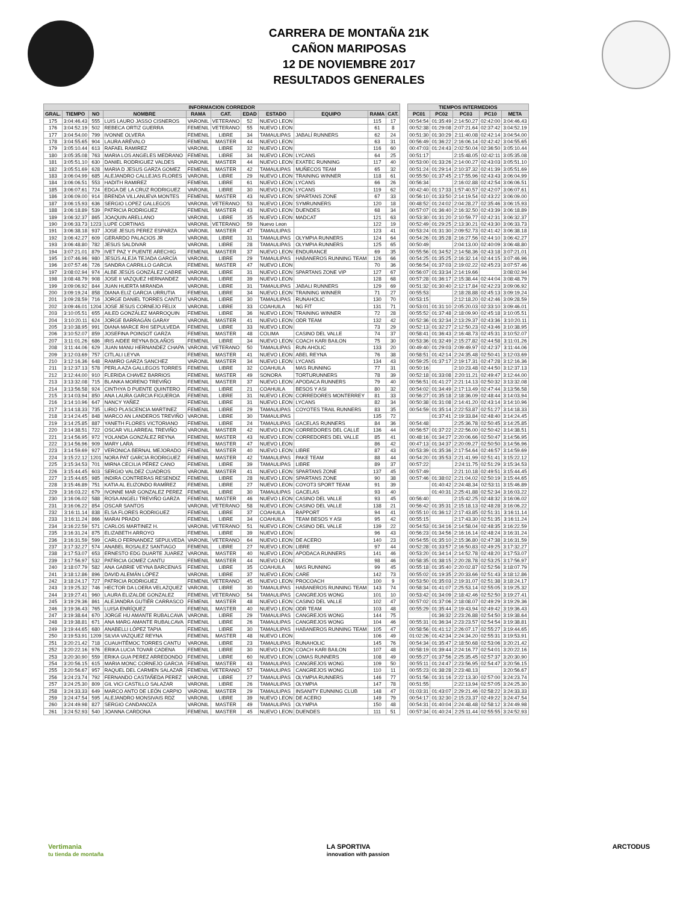CARRERA DE MONTAÑA 21K
CAÑON MARIPOSAS
12 DE NOVIEMBRE 2017
RESULTADOS GENERALES
| INFORMACION CORREDOR | | | | | | | | | | | | TIEMPOS INTERMEDIOS | | | | |
| --- | --- | --- | --- | --- | --- | --- | --- | --- | --- | --- | --- | --- | --- | --- | --- | --- |
| GRAL. | TIEMPO | NO | NOMBRE | RAMA | CAT. | EDAD | ESTADO | EQUIPO | RAMA | CAT. | | PC01 | PC02 | PC03 | PC10 | META |
| 175 | 3:04:46.43 | 555 | LUIS LAURO JASSO CISNEROS | VARONIL | VETERANO | 52 | NUEVO LEON | | 115 | 17 | | 00:54:54 | 01:35:49 | 2:14:50.27 | 02:42:00 | 3:04:46.43 |
| 176 | 3:04:52.19 | 502 | REBECA ORTIZ GUERRA | FEMENIL | VETERANO | 55 | NUEVO LEON | | 61 | 8 | | 00:52:38 | 01:29:08 | 2:07:21.64 | 02:37:42 | 3:04:52.19 |
| 177 | 3:04:54.00 | 799 | IVONNE OLVERA | FEMENIL | LIBRE | 34 | TAMAULIPAS | JABALÍ RUNNERS | 62 | 24 | | 00:51:30 | 01:30:29 | 2:11:40.08 | 02:42:14 | 3:04:54.00 |
| 178 | 3:04:55.65 | 904 | LAURA ARÉVALO | FEMENIL | MASTER | 44 | NUEVO LEON | | 63 | 31 | | 00:56:49 | 01:36:22 | 2:16:06.14 | 02:42:42 | 3:04:55.65 |
| 179 | 3:05:10.44 | 613 | RAFAEL RAMIREZ | VARONIL | LIBRE | 32 | NUEVO LEON | | 116 | 60 | | 00:47:03 | 01:24:43 | 2:02:50.04 | 02:36:50 | 3:05:10.44 |
| 180 | 3:05:35.08 | 763 | MARIA LOS ANGELES MEDRANO | FEMENIL | LIBRE | 34 | NUEVO LEON | LYCANS | 64 | 25 | | 00:51:17 | | 2:15:48.05 | 02:42:11 | 3:05:35.08 |
| 181 | 3:05:51.10 | 630 | DANIEL RODRIGUEZ VALDES | VARONIL | MASTER | 44 | NUEVO LEON | EXATEC RUNNING | 117 | 40 | | 00:53:00 | 01:33:26 | 2:14:00.27 | 02:43:03 | 3:05:51.10 |
| 182 | 3:05:51.69 | 628 | MARIA D JESUS GARZA GOMEZ | FEMENIL | MASTER | 42 | TAMAULIPAS | MUÑECOS TEAM | 65 | 32 | | 00:51:24 | 01:29:14 | 2:10:37.32 | 02:41:39 | 3:05:51.69 |
| 183 | 3:06:04.99 | 685 | ALEJANDRO CALLEJAS FLORES | VARONIL | LIBRE | 29 | NUEVO LEON | TRAINING WINNER | 118 | 61 | | 00:55:50 | 01:37:45 | 2:17:55.96 | 02:43:43 | 3:06:04.99 |
| 184 | 3:06:06.51 | 553 | HADITH RAMIREZ | FEMENIL | LIBRE | 61 | NUEVO LEON | LYCANS | 66 | 26 | | 00:56:34 | | 2:16:02.88 | 02:42:54 | 3:06:06.51 |
| 185 | 3:06:07.61 | 724 | EDGA DE LA CRUZ RODRIGUEZ | VARONIL | LIBRE | 30 | NUEVO LEON | LYCANS | 119 | 62 | | 00:42:40 | 01:17:33 | 1:57:40.57 | 02:42:07 | 3:06:07.61 |
| 186 | 3:06:09.00 | 914 | BRENDA VILLANUEVA MONTES | FEMENIL | MASTER | 43 | NUEVO LEON | SPARTANS ZONE | 67 | 33 | | 00:56:10 | 01:33:50 | 2:14:19.54 | 02:43:22 | 3:06:09.00 |
| 187 | 3:06:15.93 | 636 | SERGIO LOPEZ GALLEGOS | VARONIL | VETERANO | 53 | NUEVO LEON | SYMRUNNERS | 120 | 18 | | 00:48:52 | 01:24:02 | 2:04:28.27 | 02:35:46 | 3:06:15.93 |
| 188 | 3:06:18.89 | 539 | PATRICIA RODRIGUEZ | FEMENIL | MASTER | 43 | NUEVO LEON | DUENDES | 68 | 34 | | 00:57:07 | 01:36:40 | 2:16:32.50 | 02:43:39 | 3:06:18.89 |
| 189 | 3:06:32.37 | 865 | JOAQUIN ARELLANO | VARONIL | LIBRE | 35 | NUEVO LEON | MADCAT | 121 | 63 | | 00:53:30 | 01:31:20 | 2:10:59.77 | 02:42:31 | 3:06:32.37 |
| 190 | 3:06:33.73 | 1223 | LUPE CORTINAS | VARONIL | VETERANO | 59 | Nuevo Leon | | 122 | 19 | | 00:52:49 | 01:29:25 | 2:13:30.21 | 02:43:30 | 3:06:33.73 |
| 191 | 3:06:38.18 | 937 | JOSE JESUS PEREZ ESPARZA | VARONIL | MASTER | 47 | TAMAULIPAS | | 123 | 41 | | 00:53:24 | 01:31:30 | 2:09:52.73 | 02:41:42 | 3:06:38.18 |
| 192 | 3:06:42.27 | 609 | GERARDO PALACIOS JR | VARONIL | LIBRE | 31 | TAMAULIPAS | OLYMPIA RUNNERS | 124 | 64 | | 00:54:26 | 01:35:28 | 2:16:27.56 | 02:44:10 | 3:06:42.27 |
| 193 | 3:06:48.80 | 782 | JESUS SALDIVAR | VARONIL | LIBRE | 28 | TAMAULIPAS | OLYMPIA RUNNERS | 125 | 65 | | 00:50:49 | | 2:04:13.00 | 02:40:09 | 3:06:48.80 |
| 194 | 3:07:21.01 | 879 | IVET PAZ Y PUENTE ARECHIG | FEMENIL | MASTER | 37 | NUEVO LEON | ENDURANCE | 69 | 35 | | 00:55:56 | 01:34:52 | 2:14:58.36 | 02:43:18 | 3:07:21.01 |
| 195 | 3:07:46.96 | 980 | JESÚS ALEJA TEJADA GARCÍA | VARONIL | LIBRE | 29 | TAMAULIPAS | HABANEROS RUNNING TEAM | 126 | 66 | | 00:54:25 | 01:35:25 | 2:16:32.14 | 02:44:15 | 3:07:46.96 |
| 196 | 3:07:57.46 | 726 | SANDRA CARRILLO GARCIA | FEMENIL | MASTER | 47 | NUEVO LEON | | 70 | 36 | | 00:56:54 | 01:37:03 | 2:19:02.22 | 02:45:23 | 3:07:57.46 |
| 197 | 3:08:02.94 | 974 | ALBE JESÚS GONZÁLEZ CABRE | VARONIL | LIBRE | 31 | NUEVO LEON | SPARTANS ZONE VIP | 127 | 67 | | 00:56:07 | 01:33:34 | 2:14:19.66 | | 3:08:02.94 |
| 198 | 3:08:48.79 | 908 | JOSE II VAZQUEZ HERNANDEZ | VARONIL | LIBRE | 39 | NUEVO LEON | | 128 | 68 | | 00:57:28 | 01:36:17 | 2:15:38.44 | 02:44:04 | 3:08:48.79 |
| 199 | 3:09:06.92 | 844 | JUAN HUERTA MIRANDA | VARONIL | LIBRE | 31 | TAMAULIPAS | JABALI RUNNERS | 129 | 69 | | 00:51:32 | 01:30:40 | 2:12:17.84 | 02:42:23 | 3:09:06.92 |
| 200 | 3:09:19.24 | 858 | DIANA ELIZ GARCIA URRUTIA | FEMENIL | LIBRE | 34 | NUEVO LEON | TRAINING WINNER | 71 | 27 | | 00:55:53 | | 2:18:28.88 | 02:45:13 | 3:09:19.24 |
| 201 | 3:09:28.59 | 716 | JORGE DANIEL TORRES CANTU | VARONIL | LIBRE | 30 | TAMAULIPAS | RUNAHOLIC | 130 | 70 | | 00:53:15 | | 2:12:18.20 | 02:42:46 | 3:09:28.59 |
| 202 | 3:09:46.01 | 1204 | JOSE JESUS CORNEJO FELIX | VARONIL | LIBRE | 33 | COAHUILA | NG FIT | 131 | 71 | | 00:53:01 | 01:31:10 | 2:05:20.03 | 02:33:10 | 3:09:46.01 |
| 203 | 3:10:05.51 | 655 | AILED GONZÁLEZ MARROQUIN | FEMENIL | LIBRE | 36 | NUEVO LEON | TRAINING WINNER | 72 | 28 | | 00:55:52 | 01:37:48 | 2:18:09.90 | 02:45:18 | 3:10:05.51 |
| 204 | 3:10:20.11 | 624 | JORGE BARRAGÁN GARAY | VARONIL | MASTER | 41 | NUEVO LEON | ODR TEAM | 132 | 42 | | 00:52:36 | 01:32:34 | 2:13:29.37 | 02:43:36 | 3:10:20.11 |
| 205 | 3:10:38.95 | 991 | DIANA MARCE RHI SEPULVEDA | FEMENIL | LIBRE | 33 | NUEVO LEON | | 73 | 29 | | 00:52:13 | 01:32:27 | 2:12:50.23 | 02:43:46 | 3:10:38.95 |
| 206 | 3:10:52.07 | 859 | JOSEFINA POINSOT GARZA | FEMENIL | MASTER | 48 | COLIMA | CASINO DEL VALLE | 74 | 37 | | 00:58:41 | 01:36:43 | 2:16:48.73 | 02:45:31 | 3:10:52.07 |
| 207 | 3:11:01.26 | 686 | IRIS AIDEE REYNA BOLAÑOS | FEMENIL | LIBRE | 34 | NUEVO LEON | COACH KARI BAILON | 75 | 30 | | 00:53:36 | 01:32:49 | 2:15:27.82 | 02:44:58 | 3:11:01.26 |
| 208 | 3:11:44.06 | 629 | JUAN MANU HERNANDEZ CHAPA | VARONIL | VETERANO | 50 | TAMAULIPAS | RUN AHOLIC | 133 | 20 | | 00:49:40 | 01:29:03 | 2:09:49.97 | 02:42:37 | 3:11:44.06 |
| 209 | 3:12:03.69 | 757 | CITLALI LEYVA | FEMENIL | MASTER | 41 | NUEVO LEON | ABEL REYNA | 76 | 38 | | 00:58:51 | 01:42:14 | 2:24:35.48 | 02:50:41 | 3:12:03.69 |
| 210 | 3:12:16.36 | 648 | RAMIRO GARZA SANCHEZ | VARONIL | MASTER | 34 | NUEVO LEON | LYCANS | 134 | 43 | | 00:59:25 | 01:37:17 | 2:19:17.31 | 02:47:28 | 3:12:16.36 |
| 211 | 3:12:37.13 | 578 | PERLA AZA GALLEGOS TORRES | FEMENIL | LIBRE | 32 | COAHUILA | MAS RUNNING | 77 | 31 | | 00:50:16 | | 2:10:23.48 | 02:44:50 | 3:12:37.13 |
| 212 | 3:12:44.00 | 910 | FLERIDA CHAVEZ BARRIOS | FEMENIL | MASTER | 49 | SONORA | TORTURUNNERS | 78 | 39 | | 00:52:18 | 01:33:08 | 2:20:11.21 | 02:49:47 | 3:12:44.00 |
| 213 | 3:13:32.08 | 715 | BLANKA MORENO TREVIÑO | FEMENIL | MASTER | 37 | NUEVO LEON | APODACA RUNNERS | 79 | 40 | | 00:56:51 | 01:41:27 | 2:21:14.13 | 02:50:32 | 3:13:32.08 |
| 214 | 3:13:56.58 | 924 | CINTHYA D PUENTE QUINTERO | FEMENIL | LIBRE | 21 | COAHUILA | BESOS Y ASI | 80 | 32 | | 00:54:02 | 01:34:49 | 2:17:13.49 | 02:47:44 | 3:13:56.58 |
| 215 | 3:14:03.94 | 850 | ANA LAURA GARCIA FIGUEROA | FEMENIL | LIBRE | 31 | NUEVO LEON | CORREDORES MONTERREY | 81 | 33 | | 00:56:27 | 01:35:18 | 2:18:36.09 | 02:48:44 | 3:14:03.94 |
| 216 | 3:14:10.96 | 647 | NANCY YAÑEZ | FEMENIL | LIBRE | 31 | NUEVO LEON | LYCANS | 82 | 34 | | 00:50:38 | 01:31:08 | 2:14:41.20 | 02:43:14 | 3:14:10.96 |
| 217 | 3:14:18.33 | 735 | LIRIO PLASCENCIA MARTINEZ | FEMENIL | LIBRE | 29 | TAMAULIPAS | COYOTES TRAIL RUNNERS | 83 | 35 | | 00:54:59 | 01:35:14 | 2:22:53.87 | 02:51:27 | 3:14:18.33 |
| 218 | 3:14:24.45 | 848 | MARCO AN LANDEROS TREVIÑO | VARONIL | LIBRE | 30 | TAMAULIPAS | | 135 | 72 | | | 01:37:41 | 2:19:33.84 | 02:48:40 | 3:14:24.45 |
| 219 | 3:14:25.85 | 887 | YANETH FLORES VICTORIANO | FEMENIL | LIBRE | 24 | TAMAULIPAS | GACELAS RUNNERS | 84 | 36 | | 00:54:48 | | 2:25:36.78 | 02:50:45 | 3:14:25.85 |
| 220 | 3:14:38.51 | 722 | OSCAR VILLARREAL TREVIÑO | VARONIL | MASTER | 42 | NUEVO LEON | CORREDORES DEL CALLE | 136 | 44 | | 00:56:57 | 01:37:22 | 2:22:56.00 | 02:50:42 | 3:14:38.51 |
| 221 | 3:14:56.95 | 972 | YOLANDA GONZÁLEZ REYNA | FEMENIL | MASTER | 43 | NUEVO LEON | CORREDORES DEL VALLE | 85 | 41 | | 00:48:16 | 01:34:27 | 2:20:06.66 | 02:50:47 | 3:14:56.95 |
| 222 | 3:14:56.96 | 909 | MARY LARA | FEMENIL | MASTER | 47 | NUEVO LEON | | 86 | 42 | | 00:47:13 | 01:34:37 | 2:20:09.27 | 02:50:50 | 3:14:56.96 |
| 223 | 3:14:59.69 | 927 | VERONICA BERNAL MEJORADO | FEMENIL | MASTER | 40 | NUEVO LEON | LIBRE | 87 | 43 | | 00:53:39 | 01:35:36 | 2:17:54.64 | 02:46:57 | 3:14:59.69 |
| 224 | 3:15:22.12 | 1201 | NORA PAT GARCIA RODRIGUEZ | FEMENIL | MASTER | 42 | TAMAULIPAS | PAKE TEAM | 88 | 44 | | 00:54:20 | 01:35:53 | 2:21:41.99 | 02:51:41 | 3:15:22.12 |
| 225 | 3:15:34.53 | 701 | MIRNA CECILIA PÉREZ CANO | FEMENIL | LIBRE | 39 | TAMAULIPAS | LIBRE | 89 | 37 | | 00:57:22 | | 2:24:11.75 | 02:51:29 | 3:15:34.53 |
| 226 | 3:15:44.45 | 603 | SERGIO VALDEZ CUADROS | VARONIL | MASTER | 41 | NUEVO LEON | SPARTANS ZONE | 137 | 45 | | 00:57:49 | | 2:21:10.18 | 02:49:51 | 3:15:44.45 |
| 227 | 3:15:44.65 | 985 | INDIRA CONTRERAS RESENDIZ | FEMENIL | LIBRE | 28 | NUEVO LEON | SPARTANS ZONE | 90 | 38 | | 00:57:46 | 01:38:02 | 2:21:04.02 | 02:50:19 | 3:15:44.65 |
| 228 | 3:15:46.89 | 751 | KATIA AL ELIZONDO RAMÍREZ | FEMENIL | LIBRE | 27 | NUEVO LEON | COYOT3 SPORT TEAM | 91 | 39 | | | 01:40:42 | 2:24:48.34 | 02:53:11 | 3:15:46.89 |
| 229 | 3:16:03.22 | 679 | IVONNE MAR GONZALEZ PEREZ | FEMENIL | LIBRE | 30 | TAMAULIPAS | GACELAS | 93 | 40 | | | 01:40:31 | 2:25:41.88 | 02:52:34 | 3:16:03.22 |
| 230 | 3:16:06.02 | 588 | ROSA ANGELI TREVIÑO GARZA | FEMENIL | MASTER | 46 | NUEVO LEON | CASINO DEL VALLE | 93 | 45 | | 00:56:40 | | 2:15:42.25 | 02:48:32 | 3:16:06.02 |
| 231 | 3:16:06.22 | 854 | OSCAR SANTOS | VARONIL | VETERANO | 58 | NUEVO LEON | CASINO DEL VALLE | 138 | 21 | | 00:56:42 | 01:35:31 | 2:15:18.13 | 02:48:28 | 3:16:06.22 |
| 232 | 3:16:11.14 | 838 | ELSA FLORES RODRIGUEZ | FEMENIL | LIBRE | 37 | COAHUILA | RAPPORT | 94 | 41 | | 00:55:10 | 01:36:12 | 2:17:43.85 | 02:51:31 | 3:16:11.14 |
| 233 | 3:16:11.24 | 866 | MARAI PRADO | FEMENIL | LIBRE | 34 | COAHUILA | TEAM BESOS Y ASI | 95 | 42 | | 00:55:15 | | 2:17:43.30 | 02:51:35 | 3:16:11.24 |
| 234 | 3:16:22.59 | 571 | CARLOS MARTINEZ H. | VARONIL | VETERANO | 51 | NUEVO LEON | CASINO DEL VALLE | 139 | 22 | | 00:54:53 | 01:34:16 | 2:14:58.04 | 02:48:35 | 3:16:22.59 |
| 235 | 3:16:31.24 | 875 | ELIZABETH ARROYO | FEMENIL | LIBRE | 39 | NUEVO LEON | | 96 | 43 | | 00:56:23 | 01:34:56 | 2:16:16.14 | 02:48:24 | 3:16:31.24 |
| 236 | 3:16:31.59 | 599 | CARLO FERNANDEZ SEPULVEDA | VARONIL | VETERANO | 64 | NUEVO LEON | DE ACERO | 140 | 23 | | 00:54:55 | 01:35:10 | 2:15:36.80 | 02:47:38 | 3:16:31.59 |
| 237 | 3:17:32.27 | 574 | ANABEL ROSALEZ SANTIAGO | FEMENIL | LIBRE | 27 | NUEVO LEON | LIBRE | 97 | 44 | | 00:52:28 | 01:33:57 | 2:16:50.83 | 02:49:25 | 3:17:32.27 |
| 238 | 3:17:53.07 | 653 | ERNESTO EDG DUARTE JUAREZ | VARONIL | MASTER | 40 | NUEVO LEON | APODACA RUNNERS | 141 | 46 | | 00:53:20 | 01:34:14 | 2:14:52.78 | 02:48:20 | 3:17:53.07 |
| 239 | 3:17:56.97 | 532 | PATRICIA GOMEZ CANTU | FEMENIL | MASTER | 44 | NUEVO LEON | | 98 | 46 | | 00:58:35 | 01:38:15 | 2:20:28.78 | 02:53:25 | 3:17:56.97 |
| 240 | 3:18:07.79 | 582 | ANA GABRIE VEYNA BARCENAS | FEMENIL | LIBRE | 35 | COAHUILA | MAS RUNNING | 99 | 45 | | 00:55:18 | 01:35:40 | 2:20:02.87 | 02:52:56 | 3:18:07.79 |
| 241 | 3:18:12.86 | 896 | DAVID ALEMÁN LÓPEZ | VARONIL | LIBRE | 37 | NUEVO LEON | CARE | 142 | 73 | | 00:55:02 | 01:19:35 | 2:20:33.66 | 02:51:43 | 3:18:12.86 |
| 242 | 3:18:24.17 | 727 | PATRICIA RODRIGUEZ | FEMENIL | VETERANO | 45 | NUEVO LEON | PROCOACH | 100 | 9 | | 00:53:50 | 01:35:03 | 2:19:31.07 | 02:51:38 | 3:18:24.17 |
| 243 | 3:19:25.32 | 746 | HECTOR DA LOERA VELAZQUEZ | VARONIL | LIBRE | 30 | TAMAULIPAS | HABANEROS RUNNING TEAM | 143 | 74 | | 00:58:34 | 01:41:07 | 2:25:53.14 | 02:55:05 | 3:19:25.32 |
| 244 | 3:19:27.41 | 960 | LAURA ELIZALDE GONZALEZ | FEMENIL | VETERANO | 54 | TAMAULIPAS | CANGREJOS WONG | 101 | 10 | | 00:53:42 | 01:34:09 | 2:18:42.46 | 02:52:50 | 3:19:27.41 |
| 245 | 3:19:29.36 | 861 | ALEJANDRA GUTIÉR CARRASCO | FEMENIL | MASTER | 48 | NUEVO LEON | CASINO DEL VALLE | 102 | 47 | | 00:57:02 | 01:37:06 | 2:18:08.07 | 02:49:29 | 3:19:29.36 |
| 246 | 3:19:36.43 | 765 | LUISA ENRÍQUEZ | FEMENIL | MASTER | 40 | NUEVO LEON | ODR TEAM | 103 | 48 | | 00:55:29 | 01:35:44 | 2:19:43.94 | 02:49:42 | 3:19:36.43 |
| 247 | 3:19:38.64 | 670 | JORGE HU AMANTE RUBALCAVA | VARONIL | LIBRE | 29 | TAMAULIPAS | CANGREJOS WONG | 144 | 75 | | | 01:36:32 | 2:23:26.88 | 02:54:50 | 3:19:38.64 |
| 248 | 3:19:38.81 | 671 | ANA MARG AMANTE RUBALCAVA | FEMENIL | LIBRE | 26 | TAMAULIPAS | CANGREJOS WONG | 104 | 46 | | 00:55:31 | 01:36:34 | 2:23:23.57 | 02:54:54 | 3:19:38.81 |
| 249 | 3:19:44.65 | 680 | ANABELLI LÓPEZ TAPIA | FEMENIL | LIBRE | 30 | TAMAULIPAS | HABANEROS RUNNING TEAM | 105 | 47 | | 00:58:56 | 01:41:12 | 2:26:07.17 | 02:55:27 | 3:19:44.65 |
| 250 | 3:19:53.91 | 1209 | SILVIA VAZQUEZ REYNA | FEMENIL | MASTER | 48 | NUEVO LEON | | 106 | 49 | | 01:02:26 | 01:42:34 | 2:24:34.20 | 02:55:31 | 3:19:53.91 |
| 251 | 3:20:21.42 | 718 | CUAUHTÉMOC TORRES CANTU | VARONIL | LIBRE | 23 | TAMAULIPAS | RUNAHOLIC | 145 | 76 | | 00:54:34 | 01:35:47 | 2:18:50.68 | 02:53:06 | 3:20:21.42 |
| 252 | 3:20:22.16 | 976 | ERIKA LUCIA TOVAR CADENA | FEMENIL | LIBRE | 30 | NUEVO LEON | COACH KARI BAILON | 107 | 48 | | 00:58:19 | 01:39:44 | 2:24:16.77 | 02:54:01 | 3:20:22.16 |
| 253 | 3:20:30.90 | 559 | ERIKA GUA PEREZ ARREDONDO | FEMENIL | LIBRE | 60 | NUEVO LEON | LOMAS RUNNERS | 108 | 49 | | 00:55:27 | 01:37:56 | 2:25:35.45 | 02:57:37 | 3:20:30.90 |
| 254 | 3:20:56.15 | 615 | MARIA MONC CORNEJO GARCIA | FEMENIL | MASTER | 43 | TAMAULIPAS | CANGREJOS WONG | 109 | 50 | | 00:55:11 | 01:24:47 | 2:23:56.95 | 02:54:47 | 3:20:56.15 |
| 255 | 3:20:56.67 | 957 | RAQUEL DEL CARMEN SALAZAR | FEMENIL | VETERANO | 57 | TAMAULIPAS | CANGREJOS WONG | 110 | 11 | | 00:55:23 | 01:38:28 | 2:23:48.13 | | 3:20:56.67 |
| 256 | 3:24:23.74 | 792 | FERNANDO CASTAÑEDA PEREZ | VARONIL | LIBRE | 27 | TAMAULIPAS | OLYMPIA RUNNERS | 146 | 77 | | 00:51:56 | 01:31:16 | 2:22:13.30 | 02:57:00 | 3:24:23.74 |
| 257 | 3:24:25.30 | 809 | GIL VICI CASTILLO SALAZAR | VARONIL | LIBRE | 26 | TAMAULIPAS | OLYMPIA | 147 | 78 | | 00:51:55 | | 2:22:13.94 | 02:57:05 | 3:24:25.30 |
| 258 | 3:24:33.33 | 649 | MARCO ANTO DE LEÓN CARPIO | VARONIL | MASTER | 29 | TAMAULIPAS | INSANITY EUNNING CLUB | 148 | 47 | | 01:03:31 | 01:43:07 | 2:29:21.46 | 02:58:22 | 3:24:33.33 |
| 259 | 3:24:47.54 | 595 | ALEJANDRO MONSIVAIS RDZ | VARONIL | LIBRE | 39 | NUEVO LEON | DE ACERO | 149 | 79 | | 00:54:17 | 01:32:30 | 2:15:23.37 | 02:49:22 | 3:24:47.54 |
| 260 | 3:24:49.98 | 827 | SERGIO CANDANOZA | VARONIL | MASTER | 49 | TAMAULIPAS | OLYMPIA | 150 | 48 | | 00:54:31 | 01:40:04 | 2:24:48.48 | 02:58:12 | 3:24:49.98 |
| 261 | 3:24:52.93 | 540 | JOANNA CARDONA | FEMENIL | MASTER | 45 | NUEVO LEON | DUENDES | 111 | 51 | | 00:57:34 | 01:40:24 | 2:25:11.44 | 02:55:55 | 3:24:52.93 |
Vertimania
tu tienda de montaña LA SPORTIVA
innovation with passion ARCTODUS